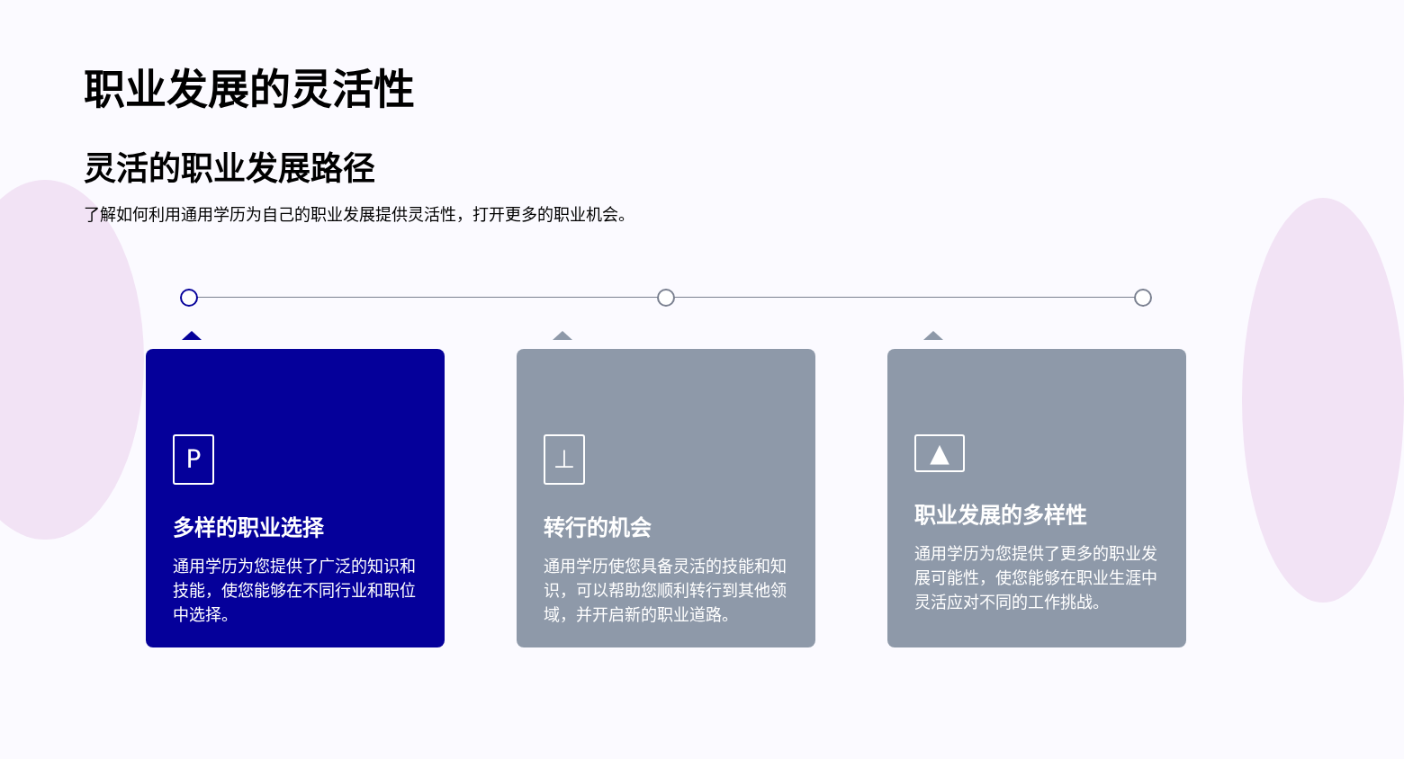职业发展的灵活性
灵活的职业发展路径
了解如何利用通用学历为自己的职业发展提供灵活性，打开更多的职业机会。
P
多样的职业选择
通用学历为您提供了广泛的知识和技能，使您能够在不同行业和职位中选择。
⊥
转行的机会
通用学历使您具备灵活的技能和知识，可以帮助您顺利转行到其他领域，并开启新的职业道路。
▲
职业发展的多样性
通用学历为您提供了更多的职业发展可能性，使您能够在职业生涯中灵活应对不同的工作挑战。